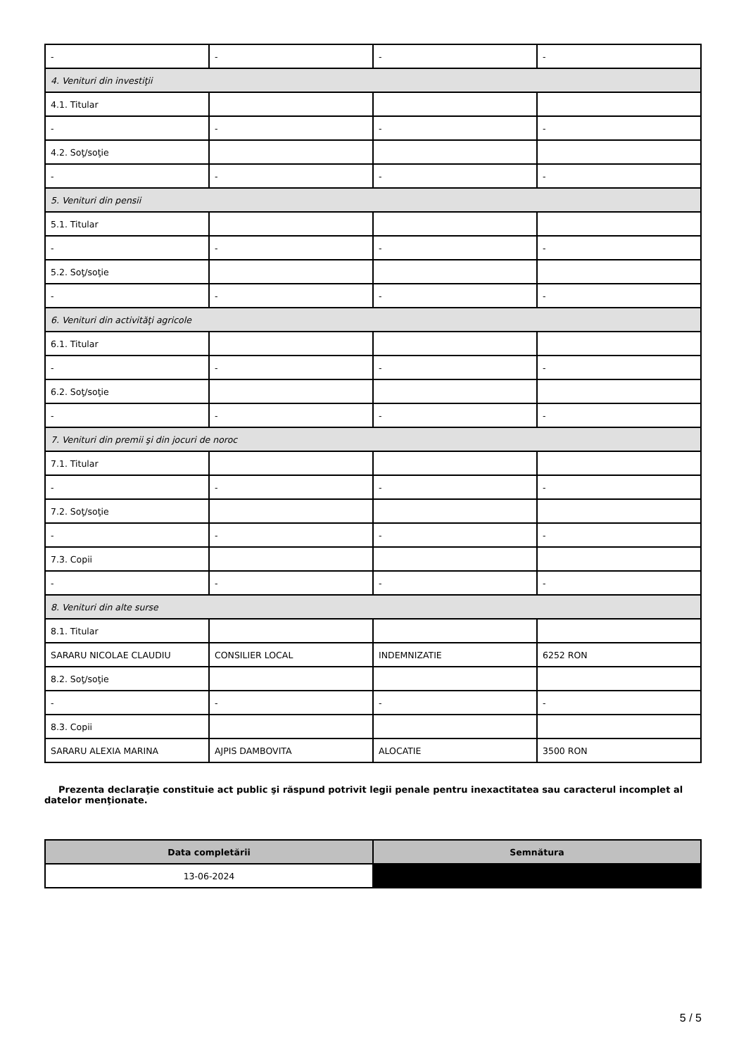| - | - | - | - |
| 4. Venituri din investiţii | | | |
| 4.1. Titular | | | |
| - | - | - | - |
| 4.2. Soţ/soţie | | | |
| - | - | - | - |
| 5. Venituri din pensii | | | |
| 5.1. Titular | | | |
| - | - | - | - |
| 5.2. Soţ/soţie | | | |
| - | - | - | - |
| 6. Venituri din activităţi agricole | | | |
| 6.1. Titular | | | |
| - | - | - | - |
| 6.2. Soţ/soţie | | | |
| - | - | - | - |
| 7. Venituri din premii şi din jocuri de noroc | | | |
| 7.1. Titular | | | |
| - | - | - | - |
| 7.2. Soţ/soţie | | | |
| - | - | - | - |
| 7.3. Copii | | | |
| - | - | - | - |
| 8. Venituri din alte surse | | | |
| 8.1. Titular | | | |
| SARARU NICOLAE CLAUDIU | CONSILIER LOCAL | INDEMNIZATIE | 6252 RON |
| 8.2. Soţ/soţie | | | |
| - | - | - | - |
| 8.3. Copii | | | |
| SARARU ALEXIA MARINA | AJPIS DAMBOVITA | ALOCATIE | 3500 RON |
Prezenta declaraţie constituie act public şi răspund potrivit legii penale pentru inexactitatea sau caracterul incomplet al datelor menţionate.
| Data completării | Semnătura |
| --- | --- |
| 13-06-2024 | |
5 / 5